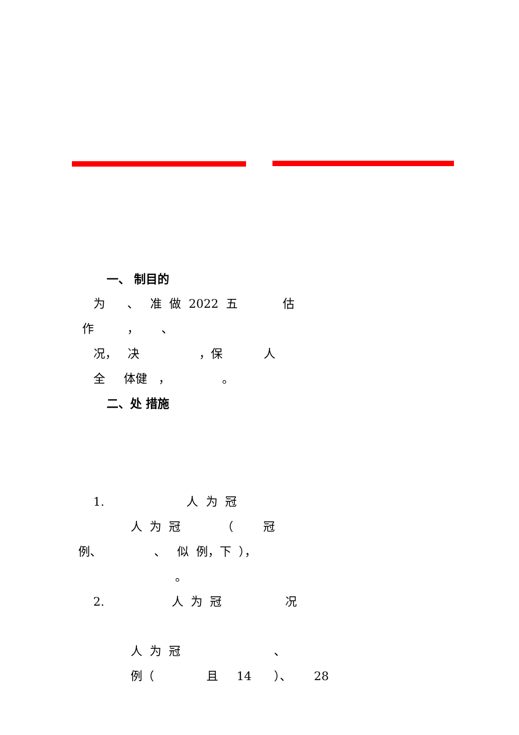一、 制目的
为 、 准 做 2022 五 估
作 ， 、
况， 决 ，保 人
全 体健 ， 。
二、处 措施
1. 人 为 冠
人 为 冠 （ 冠
例、 、 似 例，下 ），
。
2. 人 为 冠 况
人 为 冠 、
例（ 且 14 ）、 28